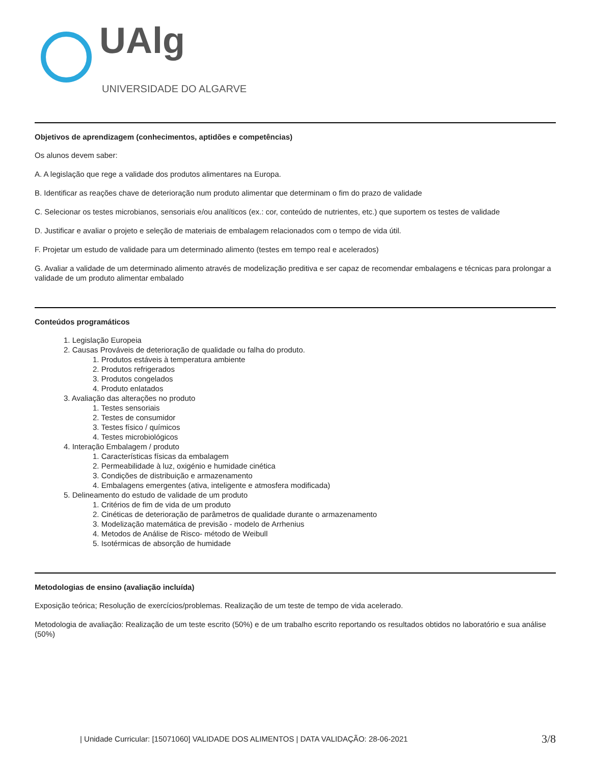UAlg
UNIVERSIDADE DO ALGARVE
Objetivos de aprendizagem (conhecimentos, aptidões e competências)
Os alunos devem saber:
A. A legislação que rege a validade dos produtos alimentares na Europa.
B. Identificar as reações chave de deterioração num produto alimentar que determinam o fim do prazo de validade
C. Selecionar os testes microbianos, sensoriais e/ou analíticos (ex.: cor, conteúdo de nutrientes, etc.) que suportem os testes de validade
D. Justificar e avaliar o projeto e seleção de materiais de embalagem relacionados com o tempo de vida útil.
F. Projetar um estudo de validade para um determinado alimento (testes em tempo real e acelerados)
G. Avaliar a validade de um determinado alimento através de modelização preditiva e ser capaz de recomendar embalagens e técnicas para prolongar a validade de um produto alimentar embalado
Conteúdos programáticos
1. Legislação Europeia
2. Causas Prováveis de deterioração de qualidade ou falha do produto.
1. Produtos estáveis à temperatura ambiente
2. Produtos refrigerados
3. Produtos congelados
4. Produto enlatados
3. Avaliação das alterações no produto
1. Testes sensoriais
2. Testes de consumidor
3. Testes físico / químicos
4. Testes microbiológicos
4. Interação Embalagem / produto
1. Características físicas da embalagem
2. Permeabilidade à luz, oxigénio e humidade cinética
3. Condições de distribuição e armazenamento
4. Embalagens emergentes (ativa, inteligente e atmosfera modificada)
5. Delineamento do estudo de validade de um produto
1. Critérios de fim de vida de um produto
2. Cinéticas de deterioração de parâmetros de qualidade durante o armazenamento
3. Modelização matemática de previsão - modelo de Arrhenius
4. Metodos de Análise de Risco- método de Weibull
5. Isotérmicas de absorção de humidade
Metodologias de ensino (avaliação incluída)
Exposição teórica; Resolução de exercícios/problemas. Realização de um teste de tempo de vida acelerado.
Metodologia de avaliação: Realização de um teste escrito (50%) e de um trabalho escrito reportando os resultados obtidos no laboratório e sua análise (50%)
| Unidade Curricular: [15071060] VALIDADE DOS ALIMENTOS | DATA VALIDAÇÃO: 28-06-2021 3/8